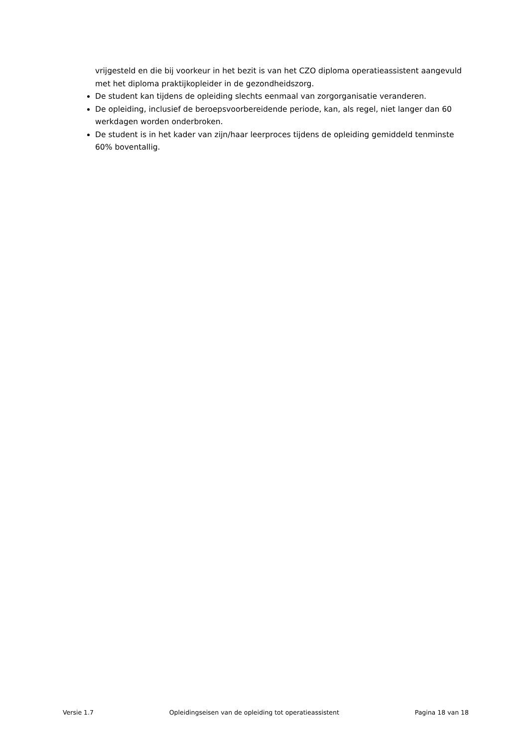vrijgesteld en die bij voorkeur in het bezit is van het CZO diploma operatieassistent aangevuld met het diploma praktijkopleider in de gezondheidszorg.
De student kan tijdens de opleiding slechts eenmaal van zorgorganisatie veranderen.
De opleiding, inclusief de beroepsvoorbereidende periode, kan, als regel, niet langer dan 60 werkdagen worden onderbroken.
De student is in het kader van zijn/haar leerproces tijdens de opleiding gemiddeld tenminste 60% boventallig.
Versie 1.7 Opleidingseisen van de opleiding tot operatieassistent Pagina 18 van 18